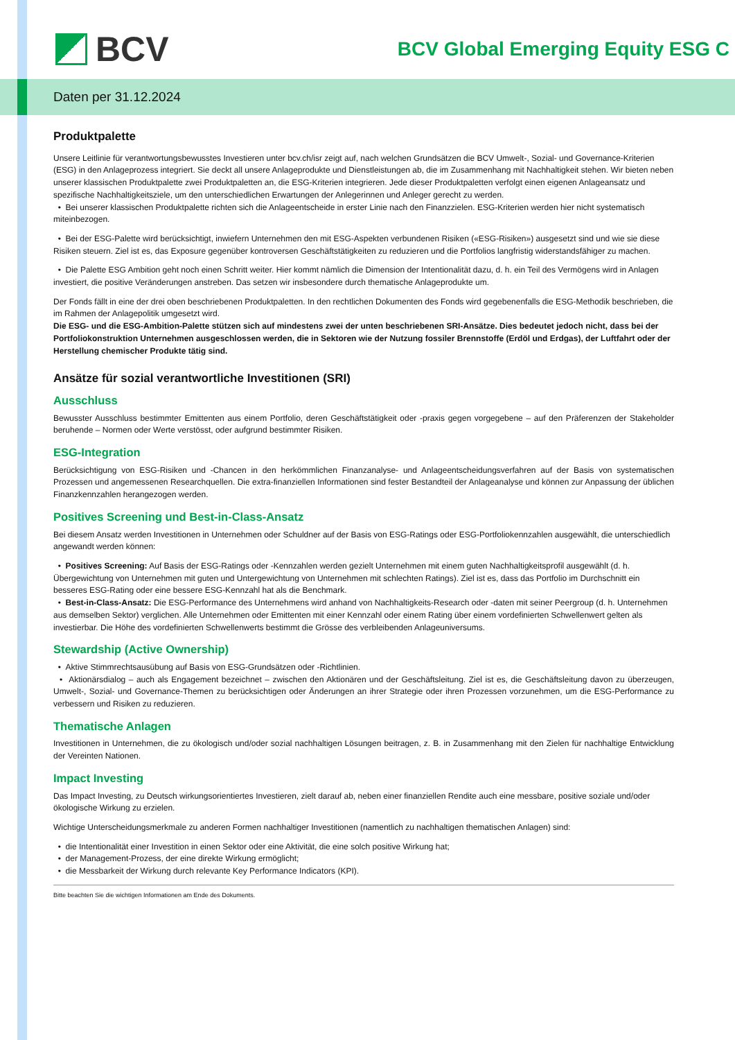BCV
BCV Global Emerging Equity ESG C
Daten per 31.12.2024
Produktpalette
Unsere Leitlinie für verantwortungsbewusstes Investieren unter bcv.ch/isr zeigt auf, nach welchen Grundsätzen die BCV Umwelt-, Sozial- und Governance-Kriterien (ESG) in den Anlageprozess integriert. Sie deckt all unsere Anlageprodukte und Dienstleistungen ab, die im Zusammenhang mit Nachhaltigkeit stehen. Wir bieten neben unserer klassischen Produktpalette zwei Produktpaletten an, die ESG-Kriterien integrieren. Jede dieser Produktpaletten verfolgt einen eigenen Anlageansatz und spezifische Nachhaltigkeitsziele, um den unterschiedlichen Erwartungen der Anlegerinnen und Anleger gerecht zu werden.
• Bei unserer klassischen Produktpalette richten sich die Anlageentscheide in erster Linie nach den Finanzzielen. ESG-Kriterien werden hier nicht systematisch miteinbezogen.
• Bei der ESG-Palette wird berücksichtigt, inwiefern Unternehmen den mit ESG-Aspekten verbundenen Risiken («ESG-Risiken») ausgesetzt sind und wie sie diese Risiken steuern. Ziel ist es, das Exposure gegenüber kontroversen Geschäftstätigkeiten zu reduzieren und die Portfolios langfristig widerstandsfähiger zu machen.
• Die Palette ESG Ambition geht noch einen Schritt weiter. Hier kommt nämlich die Dimension der Intentionalität dazu, d. h. ein Teil des Vermögens wird in Anlagen investiert, die positive Veränderungen anstreben. Das setzen wir insbesondere durch thematische Anlageprodukte um.
Der Fonds fällt in eine der drei oben beschriebenen Produktpaletten. In den rechtlichen Dokumenten des Fonds wird gegebenenfalls die ESG-Methodik beschrieben, die im Rahmen der Anlagepolitik umgesetzt wird.
Die ESG- und die ESG-Ambition-Palette stützen sich auf mindestens zwei der unten beschriebenen SRI-Ansätze. Dies bedeutet jedoch nicht, dass bei der Portfoliokonstruktion Unternehmen ausgeschlossen werden, die in Sektoren wie der Nutzung fossiler Brennstoffe (Erdöl und Erdgas), der Luftfahrt oder der Herstellung chemischer Produkte tätig sind.
Ansätze für sozial verantwortliche Investitionen (SRI)
Ausschluss
Bewusster Ausschluss bestimmter Emittenten aus einem Portfolio, deren Geschäftstätigkeit oder -praxis gegen vorgegebene – auf den Präferenzen der Stakeholder beruhende – Normen oder Werte verstösst, oder aufgrund bestimmter Risiken.
ESG-Integration
Berücksichtigung von ESG-Risiken und -Chancen in den herkömmlichen Finanzanalyse- und Anlageentscheidungsverfahren auf der Basis von systematischen Prozessen und angemessenen Researchquellen. Die extra-finanziellen Informationen sind fester Bestandteil der Anlageanalyse und können zur Anpassung der üblichen Finanzkennzahlen herangezogen werden.
Positives Screening und Best-in-Class-Ansatz
Bei diesem Ansatz werden Investitionen in Unternehmen oder Schuldner auf der Basis von ESG-Ratings oder ESG-Portfoliokennzahlen ausgewählt, die unterschiedlich angewandt werden können:
• Positives Screening: Auf Basis der ESG-Ratings oder -Kennzahlen werden gezielt Unternehmen mit einem guten Nachhaltigkeitsprofil ausgewählt (d. h. Übergewichtung von Unternehmen mit guten und Untergewichtung von Unternehmen mit schlechten Ratings). Ziel ist es, dass das Portfolio im Durchschnitt ein besseres ESG-Rating oder eine bessere ESG-Kennzahl hat als die Benchmark.
• Best-in-Class-Ansatz: Die ESG-Performance des Unternehmens wird anhand von Nachhaltigkeits-Research oder -daten mit seiner Peergroup (d. h. Unternehmen aus demselben Sektor) verglichen. Alle Unternehmen oder Emittenten mit einer Kennzahl oder einem Rating über einem vordefinierten Schwellenwert gelten als investierbar. Die Höhe des vordefinierten Schwellenwerts bestimmt die Grösse des verbleibenden Anlageuniversums.
Stewardship (Active Ownership)
• Aktive Stimmrechtsausübung auf Basis von ESG-Grundsätzen oder -Richtlinien.
• Aktionärsdialog – auch als Engagement bezeichnet – zwischen den Aktionären und der Geschäftsleitung. Ziel ist es, die Geschäftsleitung davon zu überzeugen, Umwelt-, Sozial- und Governance-Themen zu berücksichtigen oder Änderungen an ihrer Strategie oder ihren Prozessen vorzunehmen, um die ESG-Performance zu verbessern und Risiken zu reduzieren.
Thematische Anlagen
Investitionen in Unternehmen, die zu ökologisch und/oder sozial nachhaltigen Lösungen beitragen, z. B. in Zusammenhang mit den Zielen für nachhaltige Entwicklung der Vereinten Nationen.
Impact Investing
Das Impact Investing, zu Deutsch wirkungsorientiertes Investieren, zielt darauf ab, neben einer finanziellen Rendite auch eine messbare, positive soziale und/oder ökologische Wirkung zu erzielen.
Wichtige Unterscheidungsmerkmale zu anderen Formen nachhaltiger Investitionen (namentlich zu nachhaltigen thematischen Anlagen) sind:
• die Intentionalität einer Investition in einen Sektor oder eine Aktivität, die eine solch positive Wirkung hat;
• der Management-Prozess, der eine direkte Wirkung ermöglicht;
• die Messbarkeit der Wirkung durch relevante Key Performance Indicators (KPI).
Bitte beachten Sie die wichtigen Informationen am Ende des Dokuments.